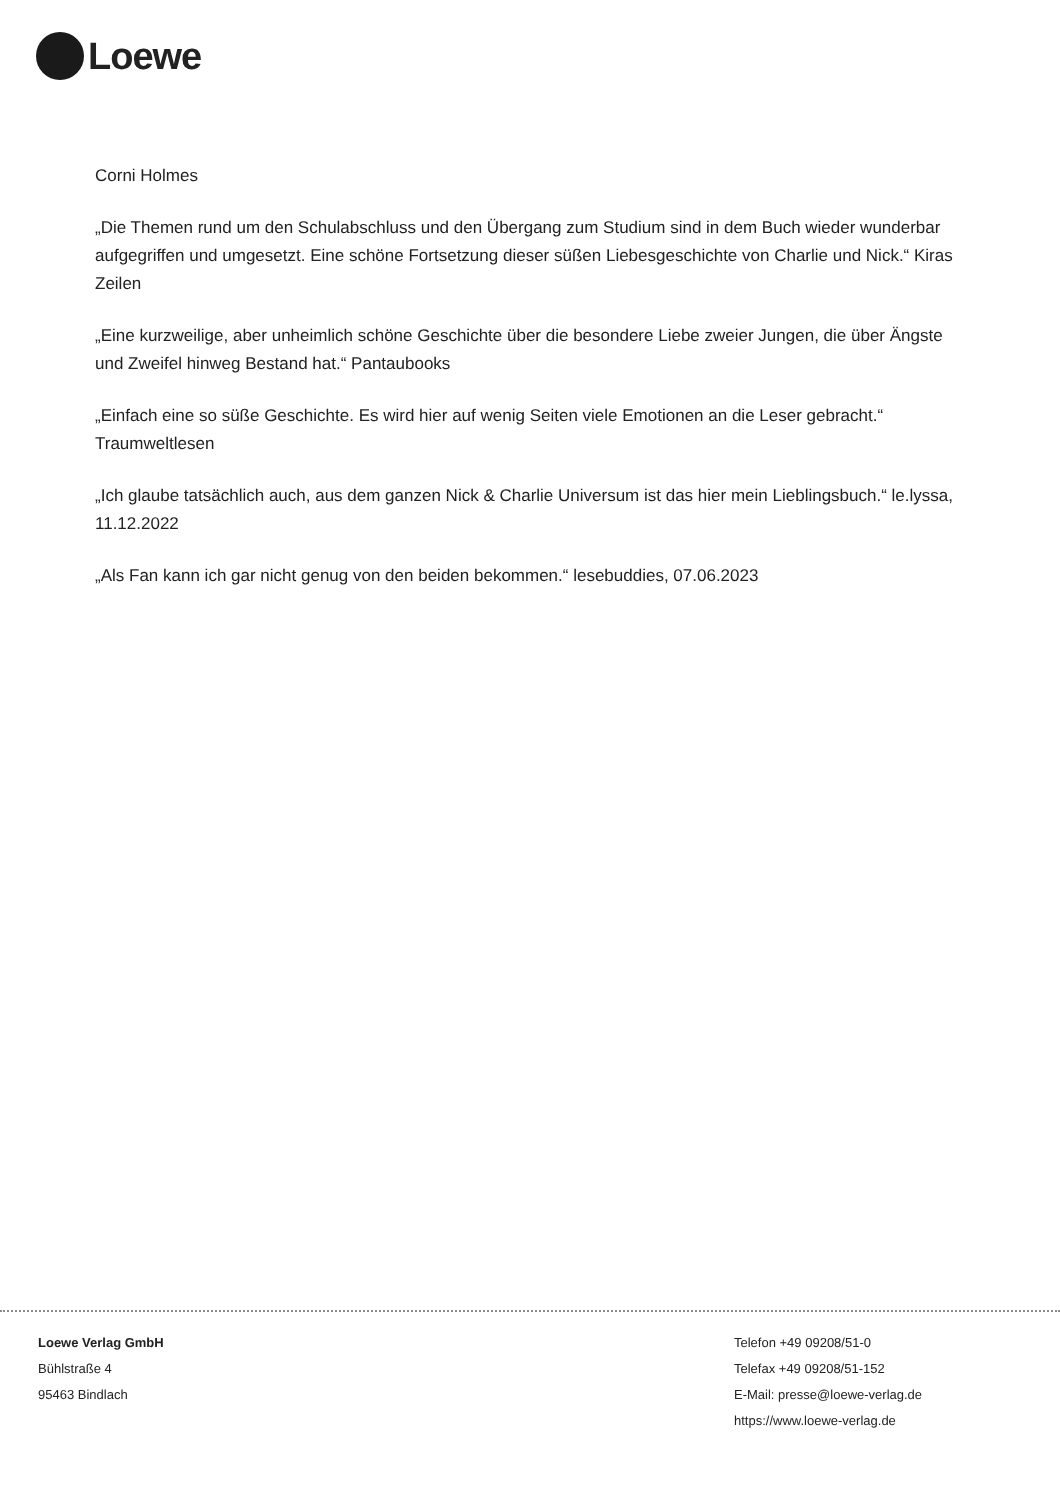Loewe
Corni Holmes
„Die Themen rund um den Schulabschluss und den Übergang zum Studium sind in dem Buch wieder wunderbar aufgegriffen und umgesetzt. Eine schöne Fortsetzung dieser süßen Liebesgeschichte von Charlie und Nick.“ Kiras Zeilen
„Eine kurzweilige, aber unheimlich schöne Geschichte über die besondere Liebe zweier Jungen, die über Ängste und Zweifel hinweg Bestand hat.“ Pantaubooks
„Einfach eine so süße Geschichte. Es wird hier auf wenig Seiten viele Emotionen an die Leser gebracht.“ Traumweltlesen
„Ich glaube tatsächlich auch, aus dem ganzen Nick & Charlie Universum ist das hier mein Lieblingsbuch.“ le.lyssa, 11.12.2022
„Als Fan kann ich gar nicht genug von den beiden bekommen.“ lesebuddies, 07.06.2023
Loewe Verlag GmbH
Bühlstraße 4
95463 Bindlach
Telefon +49 09208/51-0
Telefax +49 09208/51-152
E-Mail: presse@loewe-verlag.de
https://www.loewe-verlag.de